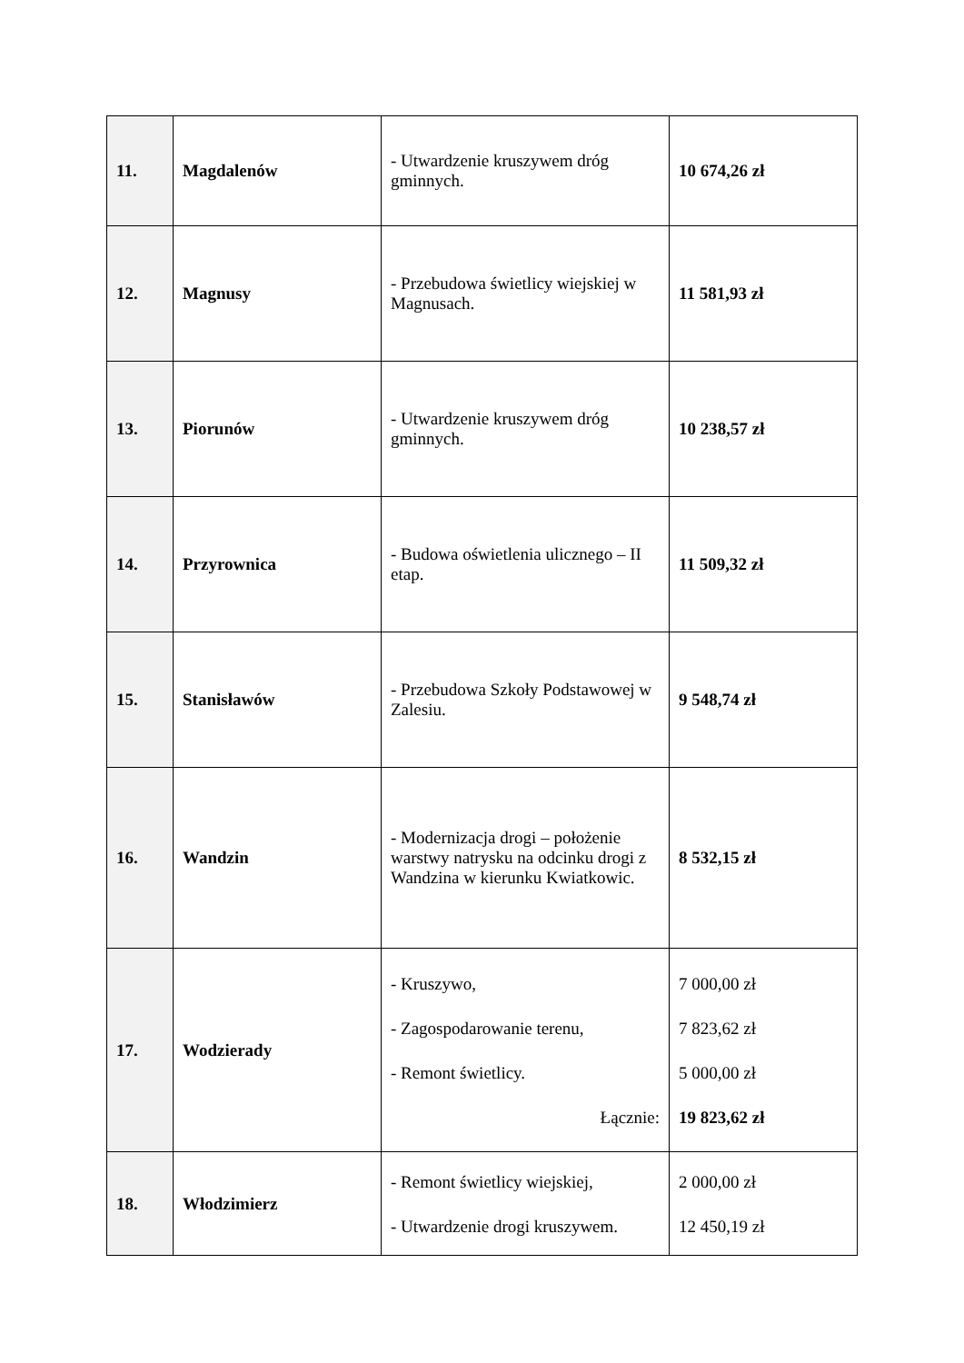| 11. | Magdalenów | - Utwardzenie kruszywem dróg gminnych. | 10 674,26 zł |
| 12. | Magnusy | - Przebudowa świetlicy wiejskiej w Magnusach. | 11 581,93 zł |
| 13. | Piorunów | - Utwardzenie kruszywem dróg gminnych. | 10 238,57 zł |
| 14. | Przyrownica | - Budowa oświetlenia ulicznego – II etap. | 11 509,32 zł |
| 15. | Stanisławów | - Przebudowa Szkoły Podstawowej w Zalesiu. | 9 548,74 zł |
| 16. | Wandzin | - Modernizacja drogi – położenie warstwy natrysku na odcinku drogi z Wandzina w kierunku Kwiatkowic. | 8 532,15 zł |
| 17. | Wodzierady | - Kruszywo, - Zagospodarowanie terenu, - Remont świetlicy. Łącznie: | 7 000,00 zł 7 823,62 zł 5 000,00 zł 19 823,62 zł |
| 18. | Włodzimierz | - Remont świetlicy wiejskiej, - Utwardzenie drogi kruszywem. | 2 000,00 zł 12 450,19 zł |